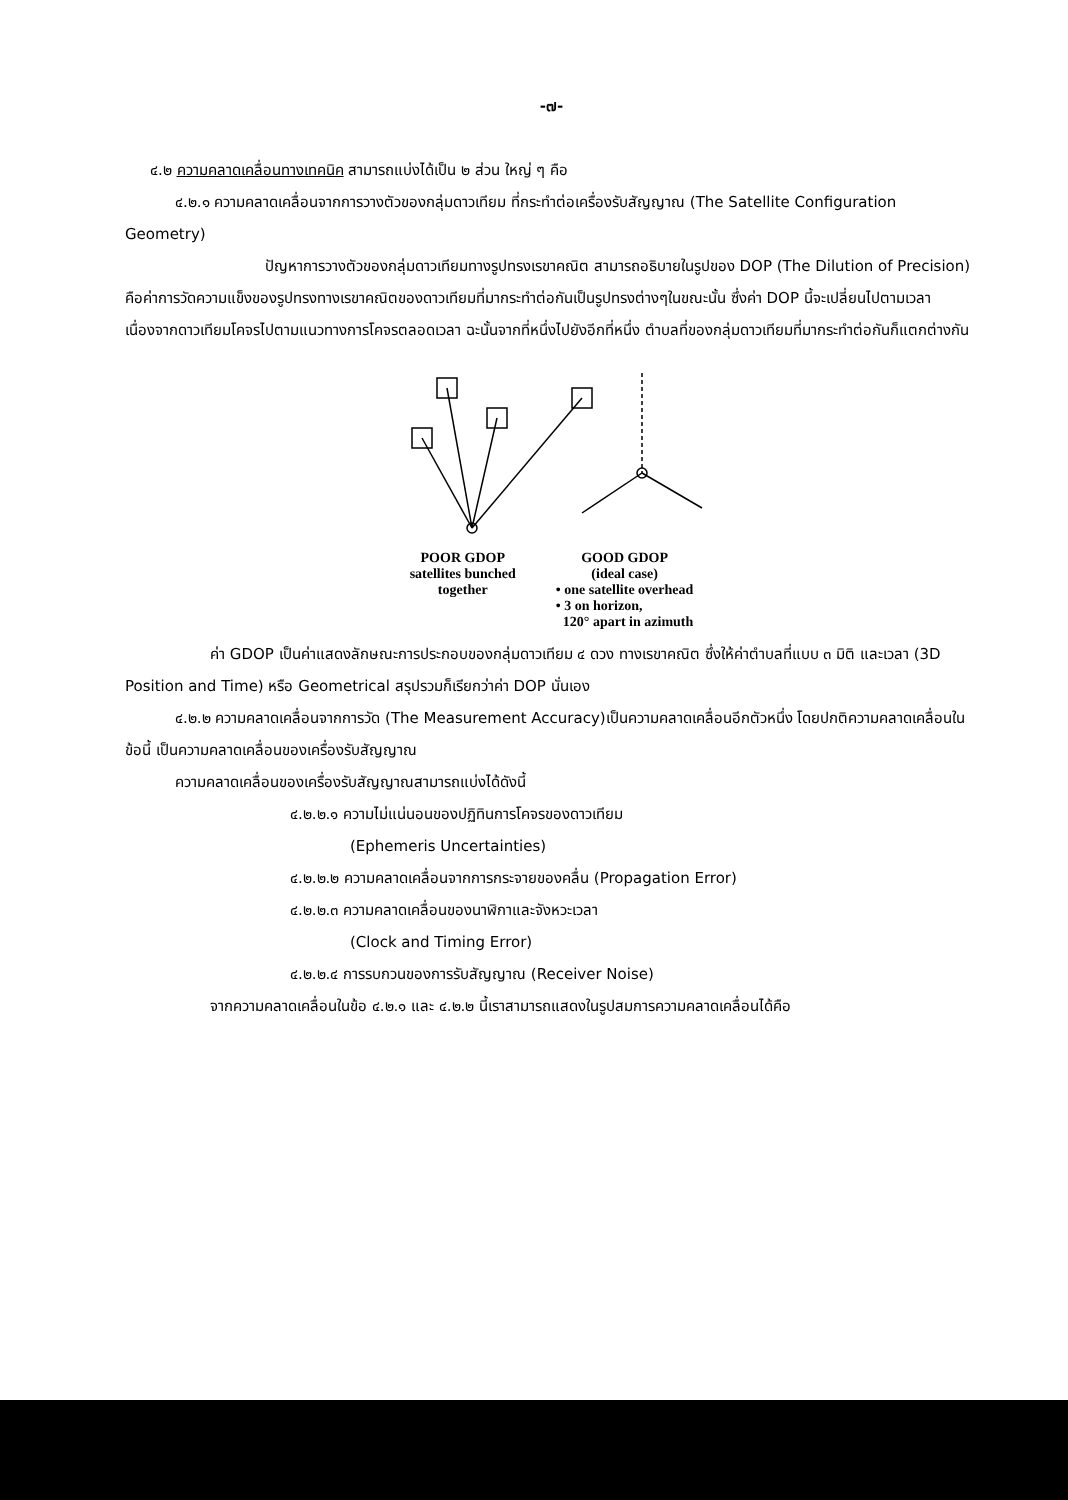-๗-
๔.๒ ความคลาดเคลื่อนทางเทคนิค สามารถแบ่งได้เป็น ๒ ส่วน ใหญ่ ๆ คือ
๔.๒.๑ ความคลาดเคลื่อนจากการวางตัวของกลุ่มดาวเทียม ที่กระทำต่อเครื่องรับสัญญาณ (The Satellite Configuration Geometry)
ปัญหาการวางตัวของกลุ่มดาวเทียมทางรูปทรงเรขาคณิต สามารถอธิบายในรูปของ DOP (The Dilution of Precision) คือค่าการวัดความแข็งของรูปทรงทางเรขาคณิตของดาวเทียมที่มากระทำต่อกันเป็นรูปทรงต่างๆในขณะนั้น ซึ่งค่า DOP นี้จะเปลี่ยนไปตามเวลา เนื่องจากดาวเทียมโคจรไปตามแนวทางการโคจรตลอดเวลา ฉะนั้นจากที่หนึ่งไปยังอีกที่หนึ่ง ตำบลที่ของกลุ่มดาวเทียมที่มากระทำต่อกันก็แตกต่างกัน
POOR GDOP
satellites bunched
together
GOOD GDOP
(ideal case)
• one satellite overhead
• 3 on horizon,
120° apart in azimuth
ค่า GDOP เป็นค่าแสดงลักษณะการประกอบของกลุ่มดาวเทียม ๔ ดวง ทางเรขาคณิต ซึ่งให้ค่าตำบลที่แบบ ๓ มิติ และเวลา (3D Position and Time) หรือ Geometrical สรุปรวมก็เรียกว่าค่า DOP นั่นเอง
๔.๒.๒ ความคลาดเคลื่อนจากการวัด (The Measurement Accuracy)เป็นความคลาดเคลื่อนอีกตัวหนึ่ง โดยปกติความคลาดเคลื่อนในข้อนี้ เป็นความคลาดเคลื่อนของเครื่องรับสัญญาณ
ความคลาดเคลื่อนของเครื่องรับสัญญาณสามารถแบ่งได้ดังนี้
๔.๒.๒.๑ ความไม่แน่นอนของปฏิทินการโคจรของดาวเทียม
(Ephemeris Uncertainties)
๔.๒.๒.๒ ความคลาดเคลื่อนจากการกระจายของคลื่น (Propagation Error)
๔.๒.๒.๓ ความคลาดเคลื่อนของนาฬิกาและจังหวะเวลา
(Clock and Timing Error)
๔.๒.๒.๔ การรบกวนของการรับสัญญาณ (Receiver Noise)
จากความคลาดเคลื่อนในข้อ ๔.๒.๑ และ ๔.๒.๒ นี้เราสามารถแสดงในรูปสมการความคลาดเคลื่อนได้คือ